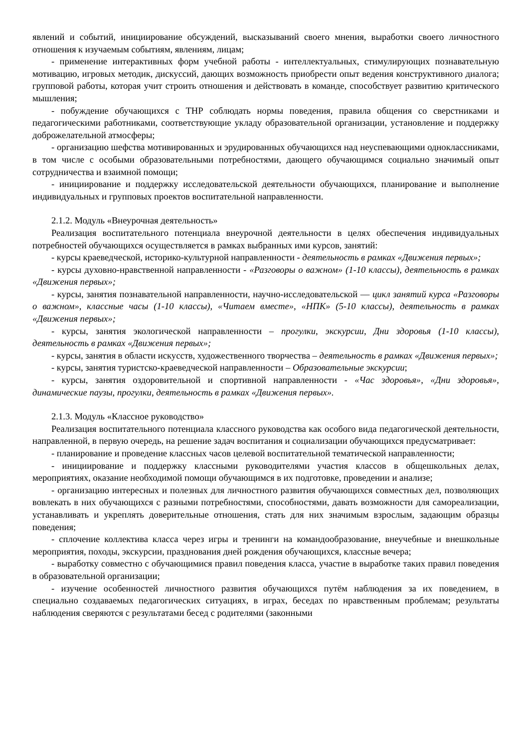явлений и событий, инициирование обсуждений, высказываний своего мнения, выработки своего личностного отношения к изучаемым событиям, явлениям, лицам;
- применение интерактивных форм учебной работы - интеллектуальных, стимулирующих познавательную мотивацию, игровых методик, дискуссий, дающих возможность приобрести опыт ведения конструктивного диалога; групповой работы, которая учит строить отношения и действовать в команде, способствует развитию критического мышления;
- побуждение обучающихся с ТНР соблюдать нормы поведения, правила общения со сверстниками и педагогическими работниками, соответствующие укладу образовательной организации, установление и поддержку доброжелательной атмосферы;
- организацию шефства мотивированных и эрудированных обучающихся над неуспевающими одноклассниками, в том числе с особыми образовательными потребностями, дающего обучающимся социально значимый опыт сотрудничества и взаимной помощи;
- инициирование и поддержку исследовательской деятельности обучающихся, планирование и выполнение индивидуальных и групповых проектов воспитательной направленности.
2.1.2. Модуль «Внеурочная деятельность»
Реализация воспитательного потенциала внеурочной деятельности в целях обеспечения индивидуальных потребностей обучающихся осуществляется в рамках выбранных ими курсов, занятий:
- курсы краеведческой, историко-культурной направленности - деятельность в рамках «Движения первых»;
- курсы духовно-нравственной направленности - «Разговоры о важном» (1-10 классы), деятельность в рамках «Движения первых»;
- курсы, занятия познавательной направленности, научно-исследовательской — цикл занятий курса «Разговоры о важном», классные часы (1-10 классы), «Читаем вместе», «НПК» (5-10 классы), деятельность в рамках «Движения первых»;
- курсы, занятия экологической направленности – прогулки, экскурсии, Дни здоровья (1-10 классы), деятельность в рамках «Движения первых»;
- курсы, занятия в области искусств, художественного творчества – деятельность в рамках «Движения первых»;
- курсы, занятия туристско-краеведческой направленности – Образовательные экскурсии;
- курсы, занятия оздоровительной и спортивной направленности - «Час здоровья», «Дни здоровья», динамические паузы, прогулки, деятельность в рамках «Движения первых».
2.1.3. Модуль «Классное руководство»
Реализация воспитательного потенциала классного руководства как особого вида педагогической деятельности, направленной, в первую очередь, на решение задач воспитания и социализации обучающихся предусматривает:
- планирование и проведение классных часов целевой воспитательной тематической направленности;
- инициирование и поддержку классными руководителями участия классов в общешкольных делах, мероприятиях, оказание необходимой помощи обучающимся в их подготовке, проведении и анализе;
- организацию интересных и полезных для личностного развития обучающихся совместных дел, позволяющих вовлекать в них обучающихся с разными потребностями, способностями, давать возможности для самореализации, устанавливать и укреплять доверительные отношения, стать для них значимым взрослым, задающим образцы поведения;
- сплочение коллектива класса через игры и тренинги на командообразование, внеучебные и внешкольные мероприятия, походы, экскурсии, празднования дней рождения обучающихся, классные вечера;
- выработку совместно с обучающимися правил поведения класса, участие в выработке таких правил поведения в образовательной организации;
- изучение особенностей личностного развития обучающихся путём наблюдения за их поведением, в специально создаваемых педагогических ситуациях, в играх, беседах по нравственным проблемам; результаты наблюдения сверяются с результатами бесед с родителями (законными